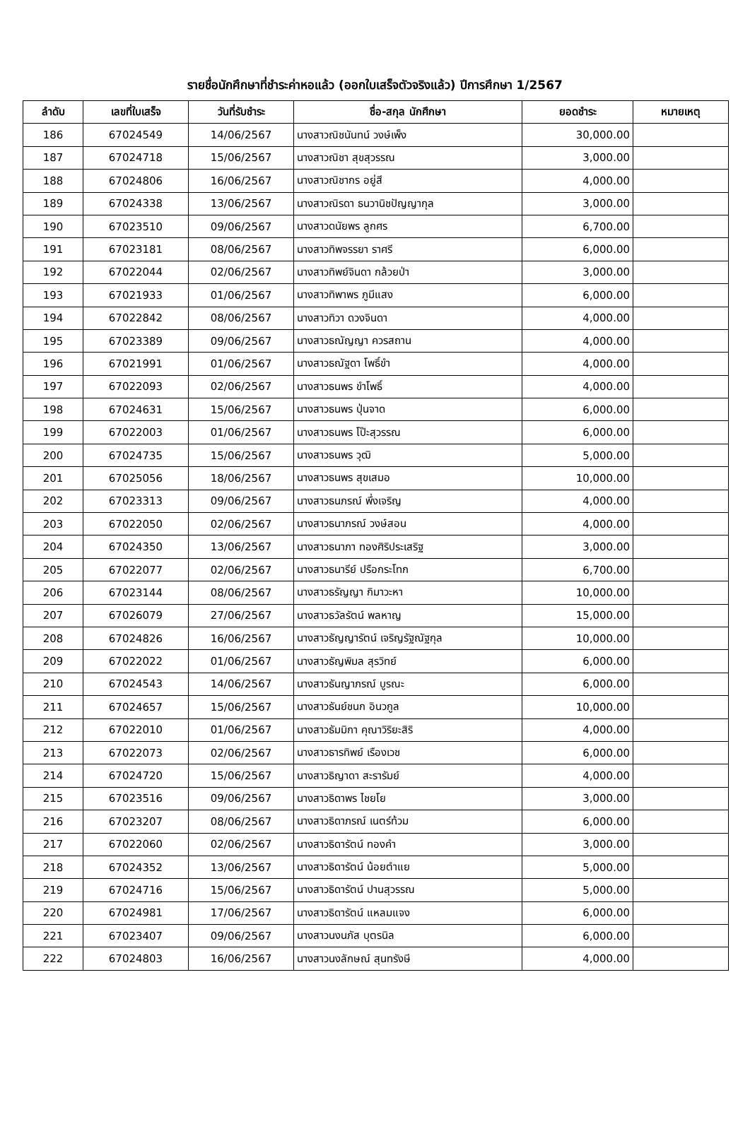รายชื่อนักศึกษาที่ชำระค่าหอแล้ว (ออกใบเสร็จตัวจริงแล้ว) ปีการศึกษา 1/2567
| ลำดับ | เลขที่ใบเสร็จ | วันที่รับชำระ | ชื่อ-สกุล นักศึกษา | ยอดชำระ | หมายเหตุ |
| --- | --- | --- | --- | --- | --- |
| 186 | 67024549 | 14/06/2567 | นางสาวณิชนันทน์ วงษ์เพ็ง | 30,000.00 | |
| 187 | 67024718 | 15/06/2567 | นางสาวณิชา สุขสุวรรณ | 3,000.00 | |
| 188 | 67024806 | 16/06/2567 | นางสาวณิชากร อยู่สี | 4,000.00 | |
| 189 | 67024338 | 13/06/2567 | นางสาวณิรดา ธนวานิชปัญญากุล | 3,000.00 | |
| 190 | 67023510 | 09/06/2567 | นางสาวดนัยพร ลูกศร | 6,700.00 | |
| 191 | 67023181 | 08/06/2567 | นางสาวทิพจรรยา ราศรี | 6,000.00 | |
| 192 | 67022044 | 02/06/2567 | นางสาวทิพย์จินดา กล้วยป่า | 3,000.00 | |
| 193 | 67021933 | 01/06/2567 | นางสาวทิพาพร ภูมีแสง | 6,000.00 | |
| 194 | 67022842 | 08/06/2567 | นางสาวทิวา ดวงจินดา | 4,000.00 | |
| 195 | 67023389 | 09/06/2567 | นางสาวธณัญญา ควรสถาน | 4,000.00 | |
| 196 | 67021991 | 01/06/2567 | นางสาวธณัฐดา โพธิ์ขำ | 4,000.00 | |
| 197 | 67022093 | 02/06/2567 | นางสาวธนพร ขำโพธิ์ | 4,000.00 | |
| 198 | 67024631 | 15/06/2567 | นางสาวธนพร ปุ่นจาด | 6,000.00 | |
| 199 | 67022003 | 01/06/2567 | นางสาวธนพร โป๊ะสุวรรณ | 6,000.00 | |
| 200 | 67024735 | 15/06/2567 | นางสาวธนพร วุฒิ | 5,000.00 | |
| 201 | 67025056 | 18/06/2567 | นางสาวธนพร สุขเสมอ | 10,000.00 | |
| 202 | 67023313 | 09/06/2567 | นางสาวธนภรณ์ พึ่งเจริญ | 4,000.00 | |
| 203 | 67022050 | 02/06/2567 | นางสาวธนาภรณ์ วงษ์สอน | 4,000.00 | |
| 204 | 67024350 | 13/06/2567 | นางสาวธนาภา ทองศิริประเสริฐ | 3,000.00 | |
| 205 | 67022077 | 02/06/2567 | นางสาวธนารีย์ ปรือกระโทก | 6,700.00 | |
| 206 | 67023144 | 08/06/2567 | นางสาวธรัญญา กิมาวะหา | 10,000.00 | |
| 207 | 67026079 | 27/06/2567 | นางสาวธวัลรัตน์ พลหาญ | 15,000.00 | |
| 208 | 67024826 | 16/06/2567 | นางสาวธัญญารัตน์ เจริญรัฐณัฐกุล | 10,000.00 | |
| 209 | 67022022 | 01/06/2567 | นางสาวธัญพิมล สุรวิทย์ | 6,000.00 | |
| 210 | 67024543 | 14/06/2567 | นางสาวธันญาภรณ์ บูรณะ | 6,000.00 | |
| 211 | 67024657 | 15/06/2567 | นางสาวธันย์ชนก อินวกูล | 10,000.00 | |
| 212 | 67022010 | 01/06/2567 | นางสาวธัมมิกา คุณาวิริยะสิริ | 4,000.00 | |
| 213 | 67022073 | 02/06/2567 | นางสาวธารทิพย์ เรืองเวช | 6,000.00 | |
| 214 | 67024720 | 15/06/2567 | นางสาวธิญาดา สะรารัมย์ | 4,000.00 | |
| 215 | 67023516 | 09/06/2567 | นางสาวธิดาพร ไชยโย | 3,000.00 | |
| 216 | 67023207 | 08/06/2567 | นางสาวธิดาภรณ์ เนตร์ท้วม | 6,000.00 | |
| 217 | 67022060 | 02/06/2567 | นางสาวธิดารัตน์ ทองคำ | 3,000.00 | |
| 218 | 67024352 | 13/06/2567 | นางสาวธิดารัตน์ น้อยตำแย | 5,000.00 | |
| 219 | 67024716 | 15/06/2567 | นางสาวธิดารัตน์ ปานสุวรรณ | 5,000.00 | |
| 220 | 67024981 | 17/06/2567 | นางสาวธิดารัตน์ แหลมแจง | 6,000.00 | |
| 221 | 67023407 | 09/06/2567 | นางสาวนงนภัส บุตรนิล | 6,000.00 | |
| 222 | 67024803 | 16/06/2567 | นางสาวนงลักษณ์ สุนทรังษี | 4,000.00 | |